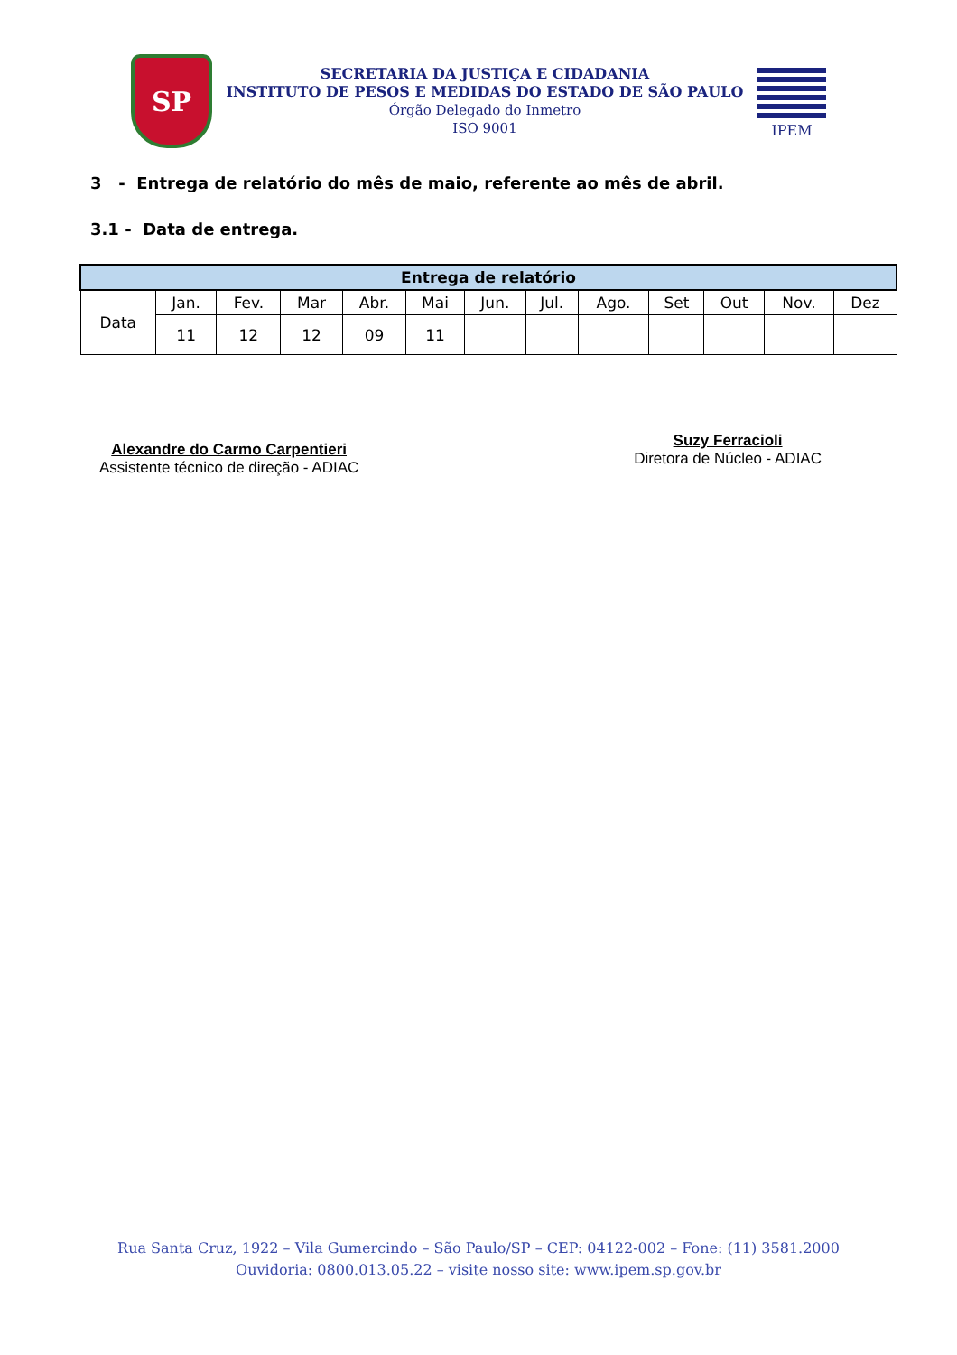SP
SECRETARIA DA JUSTIÇA E CIDADANIA
INSTITUTO DE PESOS E MEDIDAS DO ESTADO DE SÃO PAULO
Órgão Delegado do Inmetro
ISO 9001
IPEM
3 - Entrega de relatório do mês de maio, referente ao mês de abril.
3.1 - Data de entrega.
| Entrega de relatório | | | | | | | | | | | | |
| --- | --- | --- | --- | --- | --- | --- | --- | --- | --- | --- | --- | --- |
| Data | Jan. | Fev. | Mar | Abr. | Mai | Jun. | Jul. | Ago. | Set | Out | Nov. | Dez |
| | 11 | 12 | 12 | 09 | 11 | | | | | | | |
Alexandre do Carmo Carpentieri
Assistente técnico de direção - ADIAC
Suzy Ferracioli
Diretora de Núcleo - ADIAC
Rua Santa Cruz, 1922 – Vila Gumercindo – São Paulo/SP – CEP: 04122-002 – Fone: (11) 3581.2000
Ouvidoria: 0800.013.05.22 – visite nosso site: www.ipem.sp.gov.br